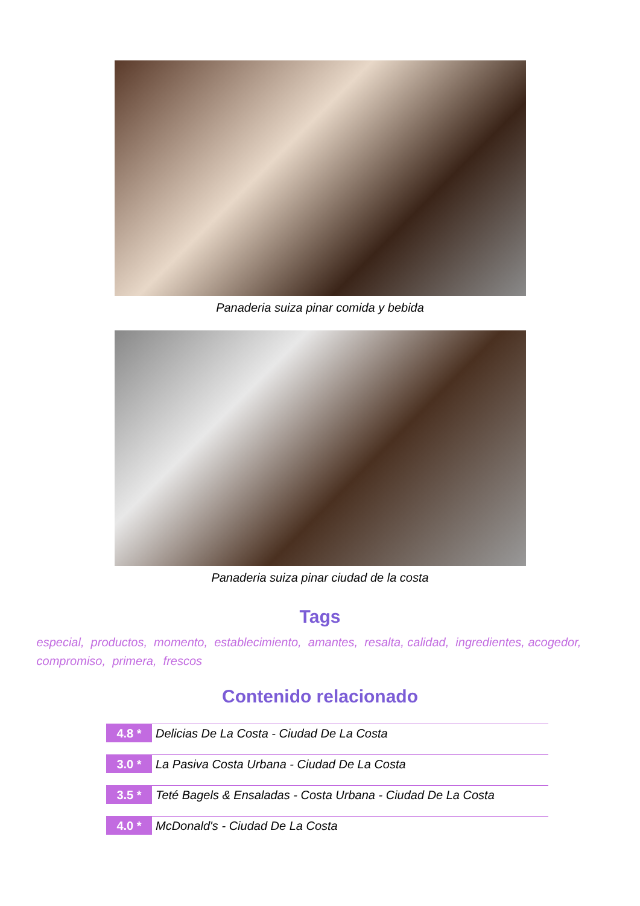Panaderia suiza pinar comida y bebida
Panaderia suiza pinar ciudad de la costa
Tags
especial, productos, momento, establecimiento, amantes, resalta, calidad, ingredientes, acogedor, compromiso, primera, frescos
Contenido relacionado
4.8 * Delicias De La Costa - Ciudad De La Costa
3.0 * La Pasiva Costa Urbana - Ciudad De La Costa
3.5 * Teté Bagels & Ensaladas - Costa Urbana - Ciudad De La Costa
4.0 * McDonald's - Ciudad De La Costa